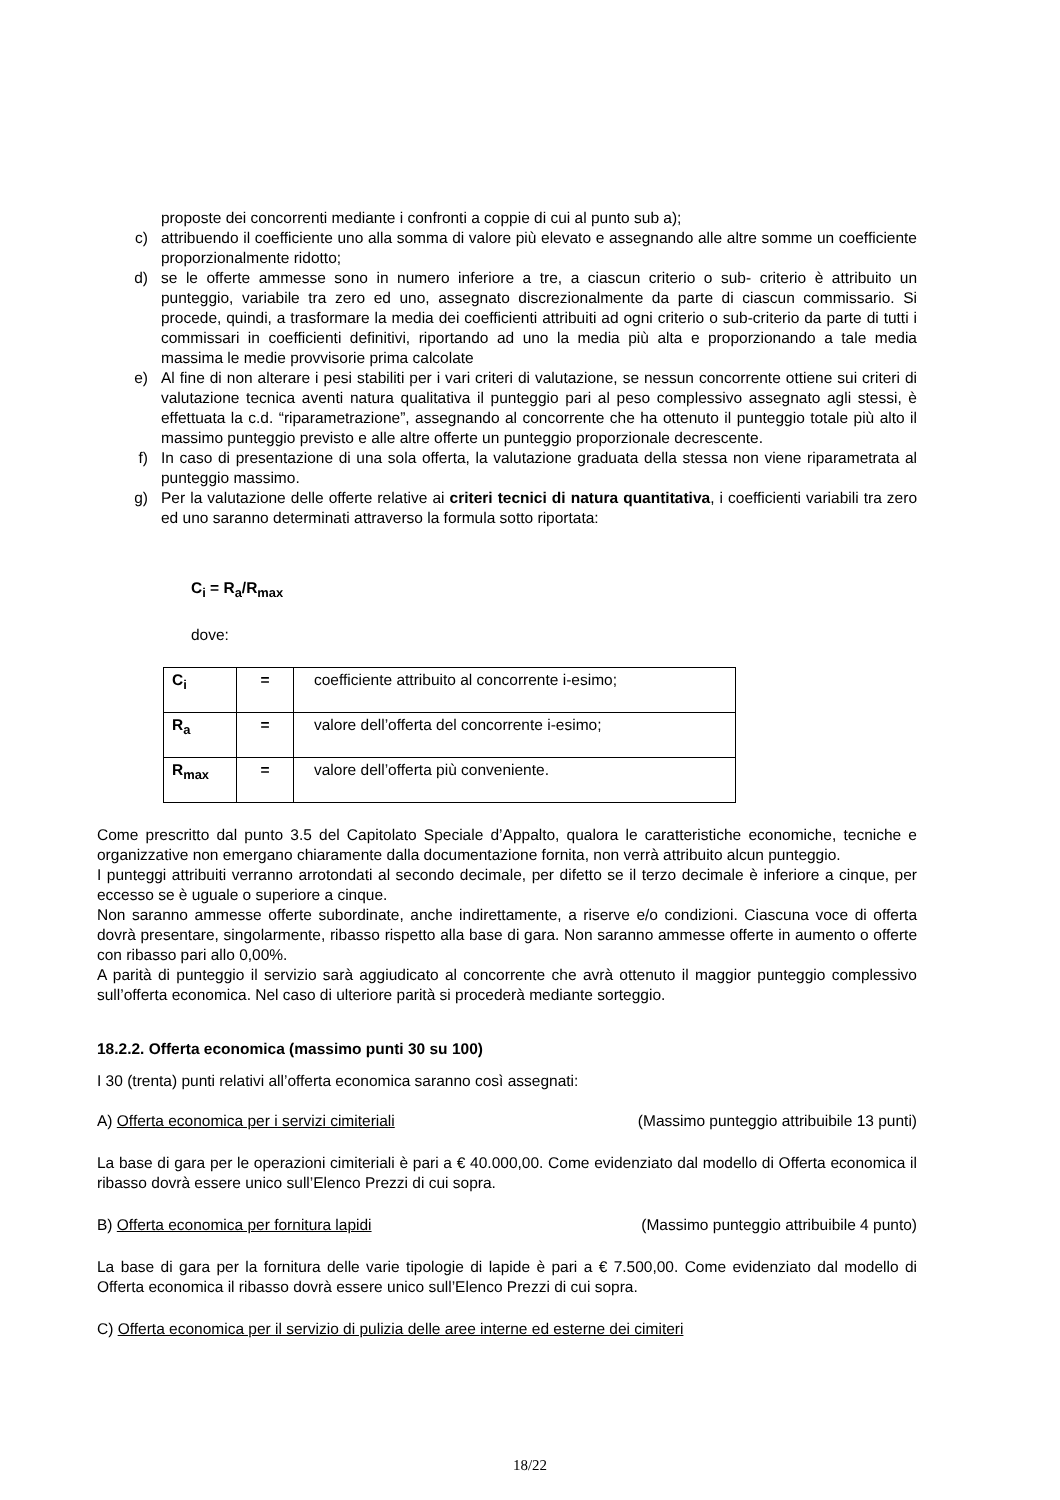proposte dei concorrenti mediante i confronti a coppie di cui al punto sub a);
c) attribuendo il coefficiente uno alla somma di valore più elevato e assegnando alle altre somme un coefficiente proporzionalmente ridotto;
d) se le offerte ammesse sono in numero inferiore a tre, a ciascun criterio o sub- criterio è attribuito un punteggio, variabile tra zero ed uno, assegnato discrezionalmente da parte di ciascun commissario. Si procede, quindi, a trasformare la media dei coefficienti attribuiti ad ogni criterio o sub-criterio da parte di tutti i commissari in coefficienti definitivi, riportando ad uno la media più alta e proporzionando a tale media massima le medie provvisorie prima calcolate
e) Al fine di non alterare i pesi stabiliti per i vari criteri di valutazione, se nessun concorrente ottiene sui criteri di valutazione tecnica aventi natura qualitativa il punteggio pari al peso complessivo assegnato agli stessi, è effettuata la c.d. “riparametrazione”, assegnando al concorrente che ha ottenuto il punteggio totale più alto il massimo punteggio previsto e alle altre offerte un punteggio proporzionale decrescente.
f) In caso di presentazione di una sola offerta, la valutazione graduata della stessa non viene riparametrata al punteggio massimo.
g) Per la valutazione delle offerte relative ai criteri tecnici di natura quantitativa, i coefficienti variabili tra zero ed uno saranno determinati attraverso la formula sotto riportata:
C<sub>i</sub> = R<sub>a</sub>/R<sub>max</sub>
dove:
| C<sub>i</sub> | = | coefficiente attribuito al concorrente i-esimo; |
| R<sub>a</sub> | = | valore dell’offerta del concorrente i-esimo; |
| R<sub>max</sub> | = | valore dell’offerta più conveniente. |
Come prescritto dal punto 3.5 del Capitolato Speciale d’Appalto, qualora le caratteristiche economiche, tecniche e organizzative non emergano chiaramente dalla documentazione fornita, non verrà attribuito alcun punteggio.
I punteggi attribuiti verranno arrotondati al secondo decimale, per difetto se il terzo decimale è inferiore a cinque, per eccesso se è uguale o superiore a cinque.
Non saranno ammesse offerte subordinate, anche indirettamente, a riserve e/o condizioni. Ciascuna voce di offerta dovrà presentare, singolarmente, ribasso rispetto alla base di gara. Non saranno ammesse offerte in aumento o offerte con ribasso pari allo 0,00%.
A parità di punteggio il servizio sarà aggiudicato al concorrente che avrà ottenuto il maggior punteggio complessivo sull’offerta economica. Nel caso di ulteriore parità si procederà mediante sorteggio.
18.2.2. Offerta economica (massimo punti 30 su 100)
I 30 (trenta) punti relativi all’offerta economica saranno così assegnati:
A) Offerta economica per i servizi cimiteriali (Massimo punteggio attribuibile 13 punti)
La base di gara per le operazioni cimiteriali è pari a € 40.000,00. Come evidenziato dal modello di Offerta economica il ribasso dovrà essere unico sull’Elenco Prezzi di cui sopra.
B) Offerta economica per fornitura lapidi (Massimo punteggio attribuibile 4 punto)
La base di gara per la fornitura delle varie tipologie di lapide è pari a € 7.500,00. Come evidenziato dal modello di Offerta economica il ribasso dovrà essere unico sull’Elenco Prezzi di cui sopra.
C) Offerta economica per il servizio di pulizia delle aree interne ed esterne dei cimiteri
18/22